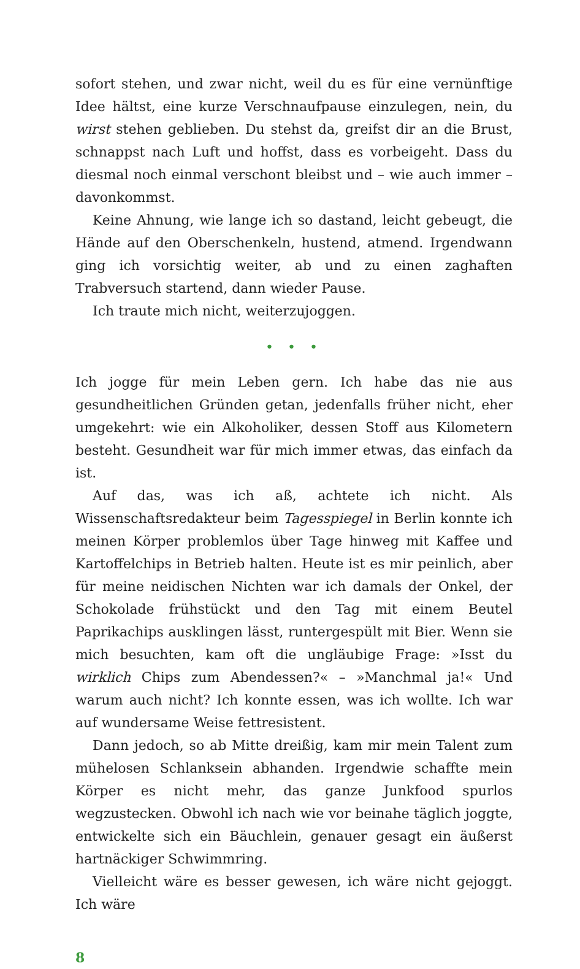sofort stehen, und zwar nicht, weil du es für eine vernünftige Idee hältst, eine kurze Verschnaufpause einzulegen, nein, du wirst stehen geblieben. Du stehst da, greifst dir an die Brust, schnappst nach Luft und hoffst, dass es vorbeigeht. Dass du diesmal noch einmal verschont bleibst und – wie auch immer – davonkommst.
Keine Ahnung, wie lange ich so dastand, leicht gebeugt, die Hände auf den Oberschenkeln, hustend, atmend. Irgendwann ging ich vorsichtig weiter, ab und zu einen zaghaften Trabversuch startend, dann wieder Pause.
Ich traute mich nicht, weiterzujoggen.
• • •
Ich jogge für mein Leben gern. Ich habe das nie aus gesundheitlichen Gründen getan, jedenfalls früher nicht, eher umgekehrt: wie ein Alkoholiker, dessen Stoff aus Kilometern besteht. Gesundheit war für mich immer etwas, das einfach da ist.
Auf das, was ich aß, achtete ich nicht. Als Wissenschaftsredakteur beim Tagesspiegel in Berlin konnte ich meinen Körper problemlos über Tage hinweg mit Kaffee und Kartoffelchips in Betrieb halten. Heute ist es mir peinlich, aber für meine neidischen Nichten war ich damals der Onkel, der Schokolade frühstückt und den Tag mit einem Beutel Paprikachips ausklingen lässt, runtergespült mit Bier. Wenn sie mich besuchten, kam oft die ungläubige Frage: »Isst du wirklich Chips zum Abendessen?« – »Manchmal ja!« Und warum auch nicht? Ich konnte essen, was ich wollte. Ich war auf wundersame Weise fettresistent.
Dann jedoch, so ab Mitte dreißig, kam mir mein Talent zum mühelosen Schlanksein abhanden. Irgendwie schaffte mein Körper es nicht mehr, das ganze Junkfood spurlos wegzustecken. Obwohl ich nach wie vor beinahe täglich joggte, entwickelte sich ein Bäuchlein, genauer gesagt ein äußerst hartnäckiger Schwimmring.
Vielleicht wäre es besser gewesen, ich wäre nicht gejoggt. Ich wäre
8